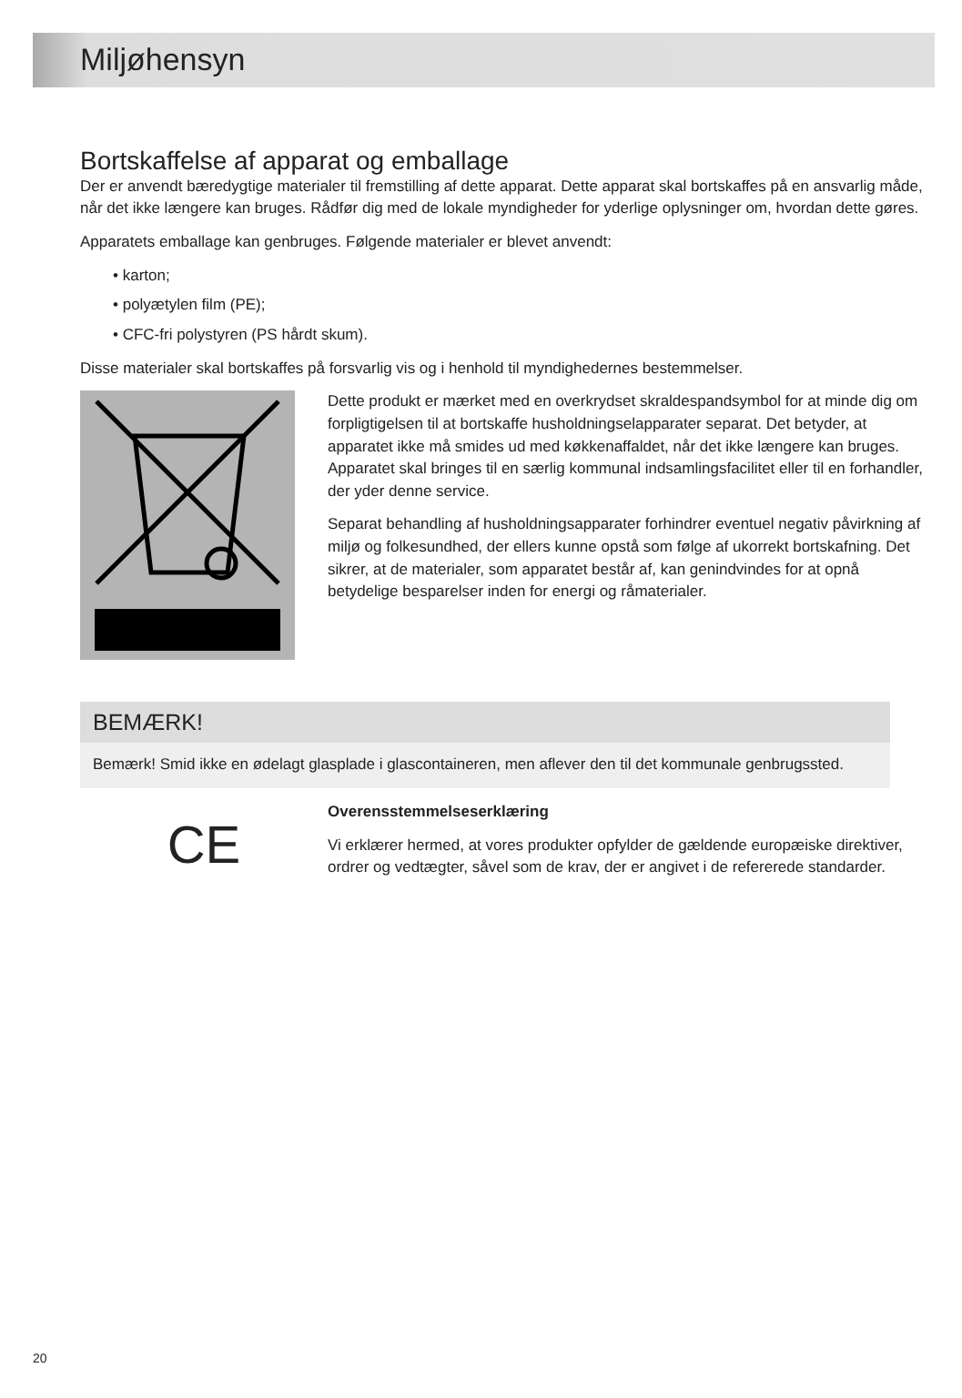Miljøhensyn
Bortskaffelse af apparat og emballage
Der er anvendt bæredygtige materialer til fremstilling af dette apparat. Dette apparat skal bortskaffes på en ansvarlig måde, når det ikke længere kan bruges. Rådfør dig med de lokale myndigheder for yderlige oplysninger om, hvordan dette gøres.
Apparatets emballage kan genbruges. Følgende materialer er blevet anvendt:
• karton;
• polyætylen film (PE);
• CFC-fri polystyren (PS hårdt skum).
Disse materialer skal bortskaffes på forsvarlig vis og i henhold til myndighedernes bestemmelser.
Dette produkt er mærket med en overkrydset skraldespandsymbol for at minde dig om forpligtigelsen til at bortskaffe husholdningselapparater separat. Det betyder, at apparatet ikke må smides ud med køkkenaffaldet, når det ikke længere kan bruges. Apparatet skal bringes til en særlig kommunal indsamlingsfacilitet eller til en forhandler, der yder denne service.
Separat behandling af husholdningsapparater forhindrer eventuel negativ påvirkning af miljø og folkesundhed, der ellers kunne opstå som følge af ukorrekt bortskafning. Det sikrer, at de materialer, som apparatet består af, kan genindvindes for at opnå betydelige besparelser inden for energi og råmaterialer.
BEMÆRK!
Bemærk! Smid ikke en ødelagt glasplade i glascontaineren, men aflever den til det kommunale genbrugssted.
CE
Overensstemmelseserklæring
Vi erklærer hermed, at vores produkter opfylder de gældende europæiske direktiver, ordrer og vedtægter, såvel som de krav, der er angivet i de refererede standarder.
20